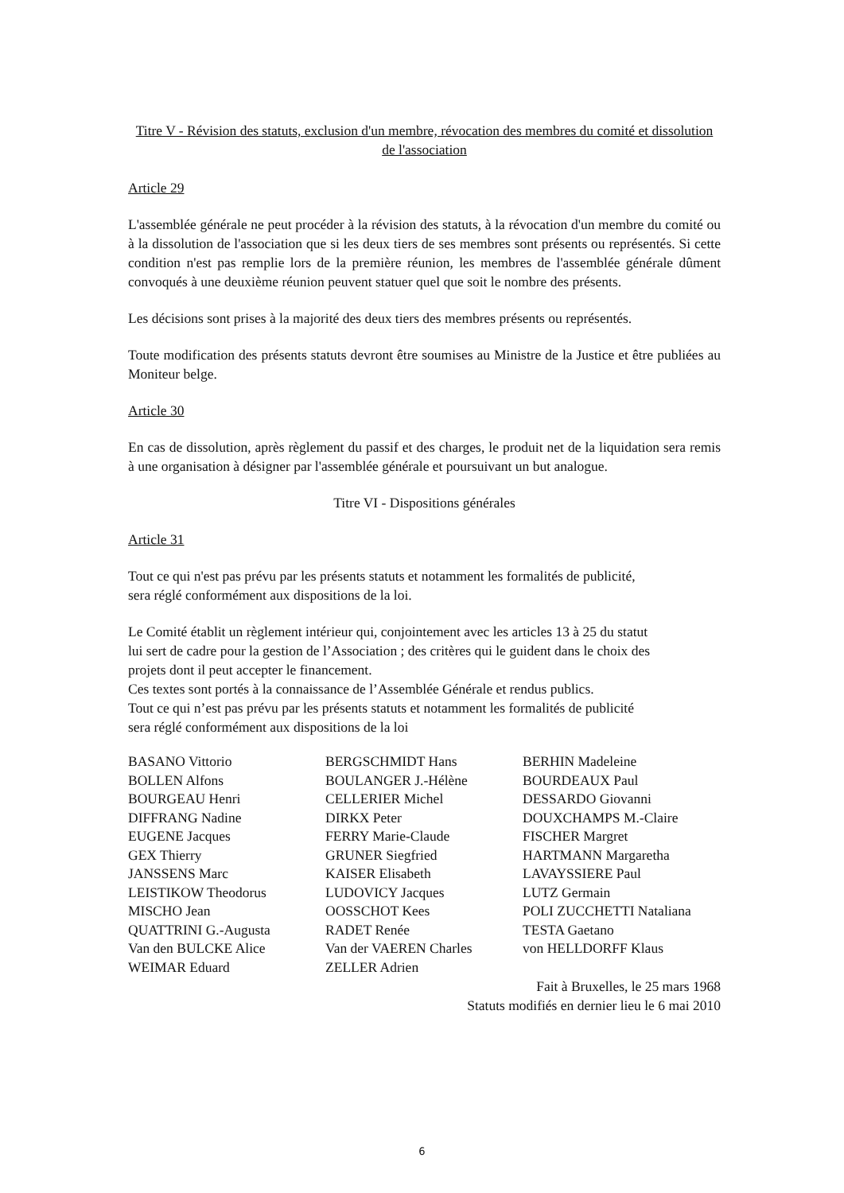Titre V - Révision des statuts, exclusion d'un membre, révocation des membres du comité et dissolution de l'association
Article 29
L'assemblée générale ne peut procéder à la révision des statuts, à la révocation d'un membre du comité ou à la dissolution de l'association que si les deux tiers de ses membres sont présents ou représentés. Si cette condition n'est pas remplie lors de la première réunion, les membres de l'assemblée générale dûment convoqués à une deuxième réunion peuvent statuer quel que soit le nombre des présents.
Les décisions sont prises à la majorité des deux tiers des membres présents ou représentés.
Toute modification des présents statuts devront être soumises au Ministre de la Justice et être publiées au Moniteur belge.
Article 30
En cas de dissolution, après règlement du passif et des charges, le produit net de la liquidation sera remis à une organisation à désigner par l'assemblée générale et poursuivant un but analogue.
Titre VI - Dispositions générales
Article 31
Tout ce qui n'est pas prévu par les présents statuts et notamment les formalités de publicité,
sera réglé conformément aux dispositions de la loi.
Le Comité établit un règlement intérieur qui, conjointement avec les articles 13 à 25 du statut
lui sert de cadre pour la gestion de l’Association ; des critères qui le guident dans le choix des
projets dont il peut accepter le financement.
Ces textes sont portés à la connaissance de l’Assemblée Générale et rendus publics.
Tout ce qui n’est pas prévu par les présents statuts et notamment les formalités de publicité
sera réglé conformément aux dispositions de la loi
| BASANO Vittorio | BERGSCHMIDT Hans | BERHIN Madeleine |
| BOLLEN Alfons | BOULANGER J.-Hélène | BOURDEAUX Paul |
| BOURGEAU Henri | CELLERIER Michel | DESSARDO Giovanni |
| DIFFRANG Nadine | DIRKX Peter | DOUXCHAMPS M.-Claire |
| EUGENE Jacques | FERRY Marie-Claude | FISCHER Margret |
| GEX Thierry | GRUNER Siegfried | HARTMANN Margaretha |
| JANSSENS Marc | KAISER Elisabeth | LAVAYSSIERE Paul |
| LEISTIKOW Theodorus | LUDOVICY Jacques | LUTZ Germain |
| MISCHO Jean | OOSSCHOT Kees | POLI ZUCCHETTI Nataliana |
| QUATTRINI G.-Augusta | RADET Renée | TESTA Gaetano |
| Van den BULCKE Alice | Van der VAEREN Charles | von HELLDORFF Klaus |
| WEIMAR Eduard | ZELLER Adrien | |
Fait à Bruxelles, le 25 mars 1968
Statuts modifiés en dernier lieu le 6 mai 2010
6